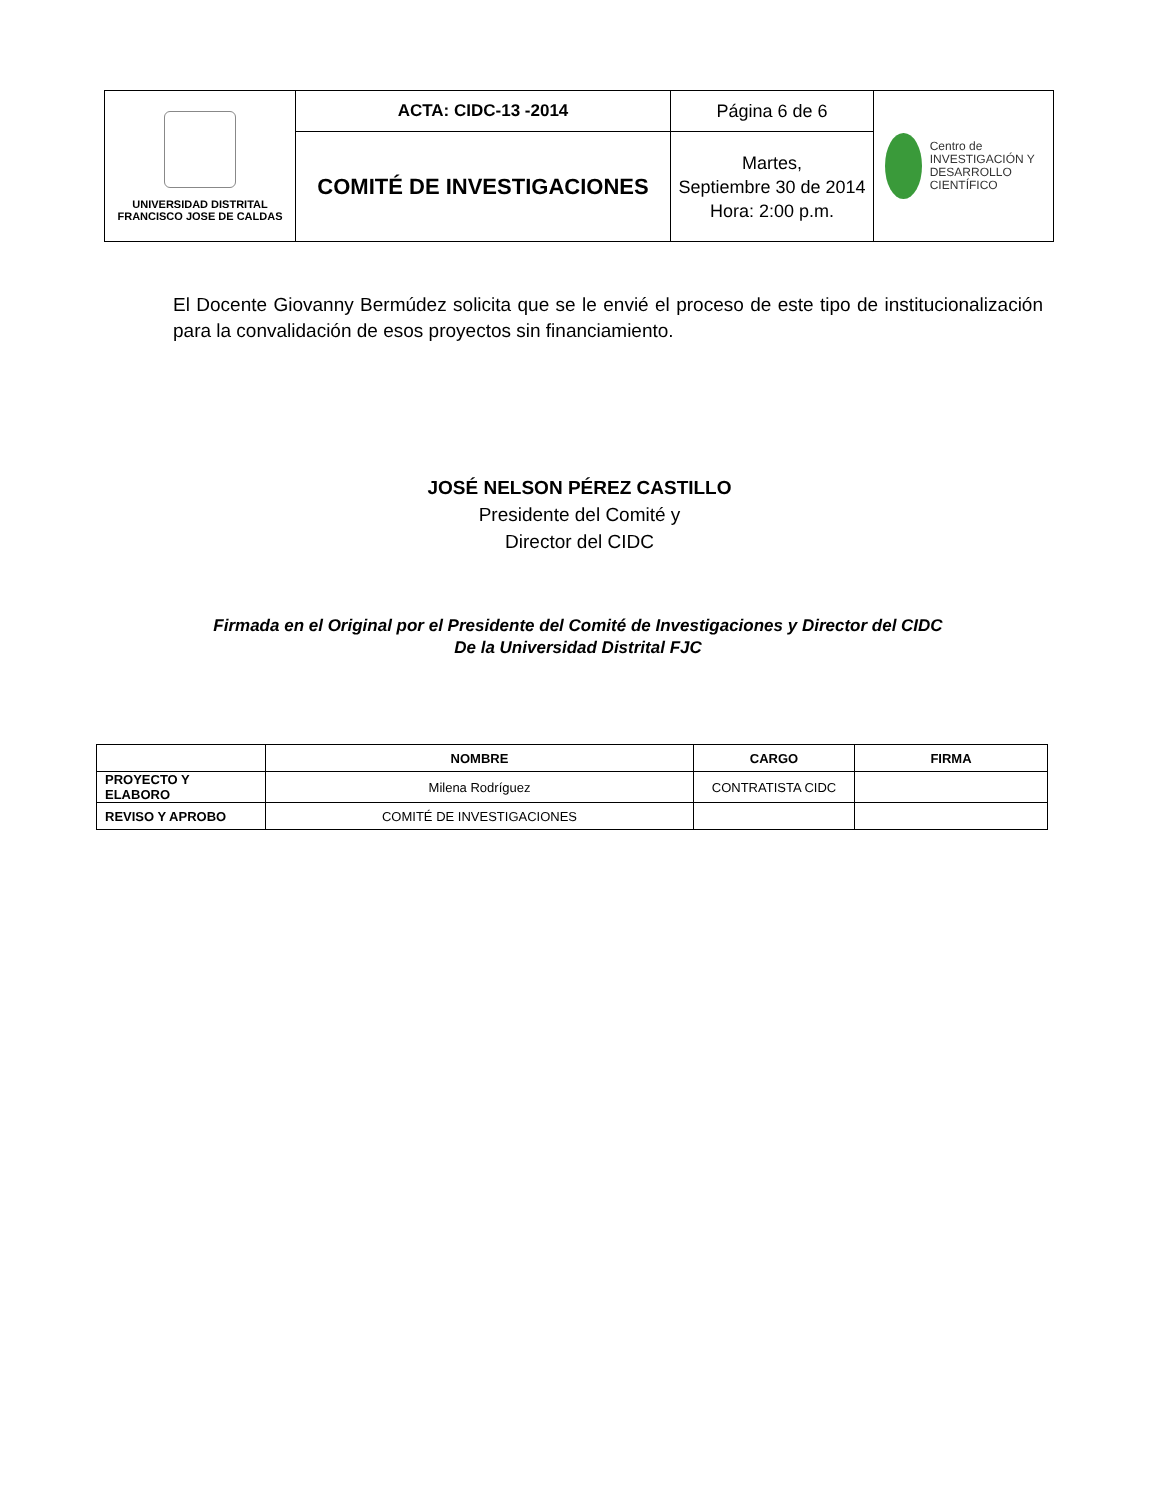| UNIVERSIDAD DISTRITAL FRANCISCO JOSE DE CALDAS | ACTA: CIDC-13 -2014 | Página 6 de 6 | Centro de INVESTIGACIÓN Y DESARROLLO CIENTÍFICO |
| | COMITÉ DE INVESTIGACIONES | Martes, Septiembre 30 de 2014 Hora: 2:00 p.m. | |
El Docente Giovanny Bermúdez solicita que se le envié el proceso de este tipo de institucionalización para la convalidación de esos proyectos sin financiamiento.
JOSÉ NELSON PÉREZ CASTILLO
Presidente del Comité y
Director del CIDC
Firmada en el Original por el Presidente del Comité de Investigaciones y Director del CIDC
De la Universidad Distrital FJC
| | NOMBRE | CARGO | FIRMA |
| --- | --- | --- | --- |
| PROYECTO Y ELABORO | Milena Rodríguez | CONTRATISTA CIDC | |
| REVISO Y APROBO | COMITÉ DE INVESTIGACIONES | | |